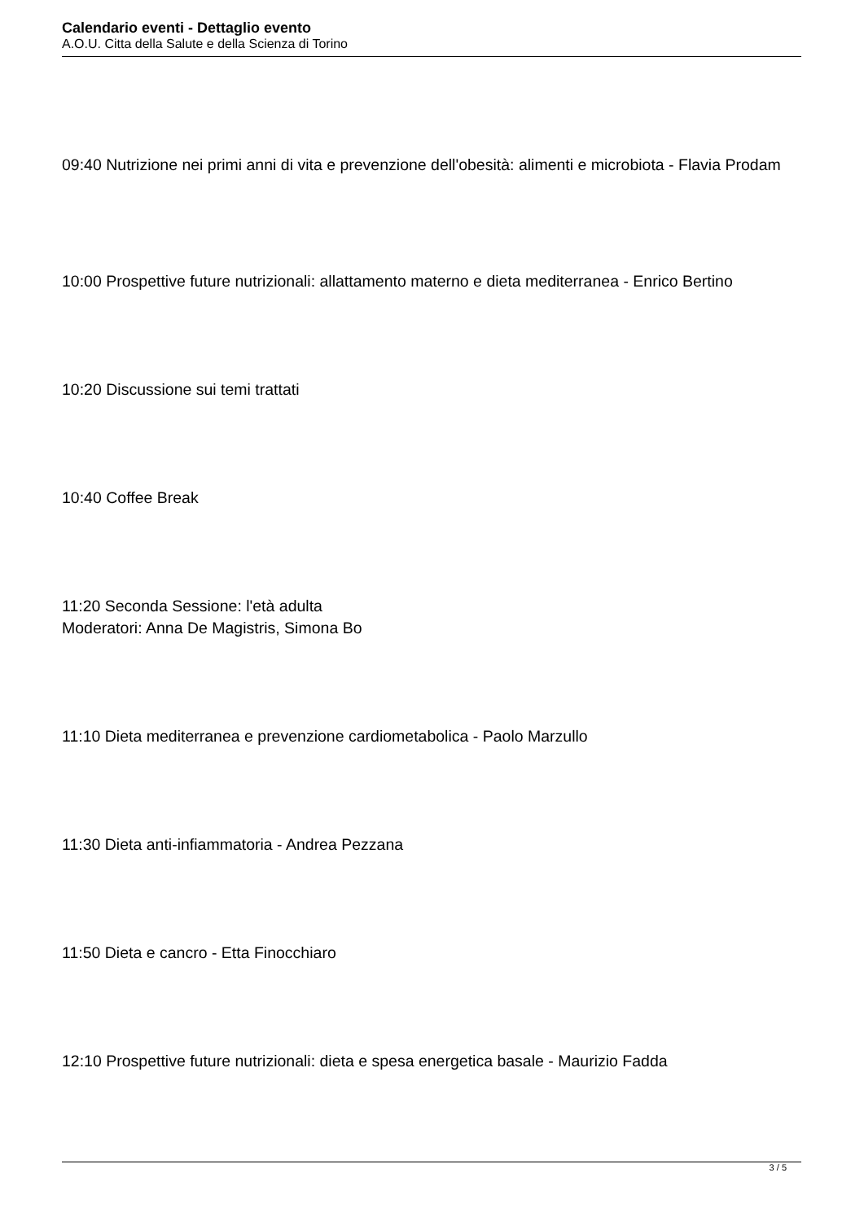Calendario eventi - Dettaglio evento
A.O.U. Citta della Salute e della Scienza di Torino
09:40 Nutrizione nei primi anni di vita e prevenzione dell'obesità: alimenti e microbiota - Flavia Prodam
10:00 Prospettive future nutrizionali: allattamento materno e dieta mediterranea - Enrico Bertino
10:20 Discussione sui temi trattati
10:40 Coffee Break
11:20 Seconda Sessione: l'età adulta
Moderatori: Anna De Magistris, Simona Bo
11:10 Dieta mediterranea e prevenzione cardiometabolica - Paolo Marzullo
11:30 Dieta anti-infiammatoria - Andrea Pezzana
11:50 Dieta e cancro - Etta Finocchiaro
12:10 Prospettive future nutrizionali: dieta e spesa energetica basale - Maurizio Fadda
3 / 5